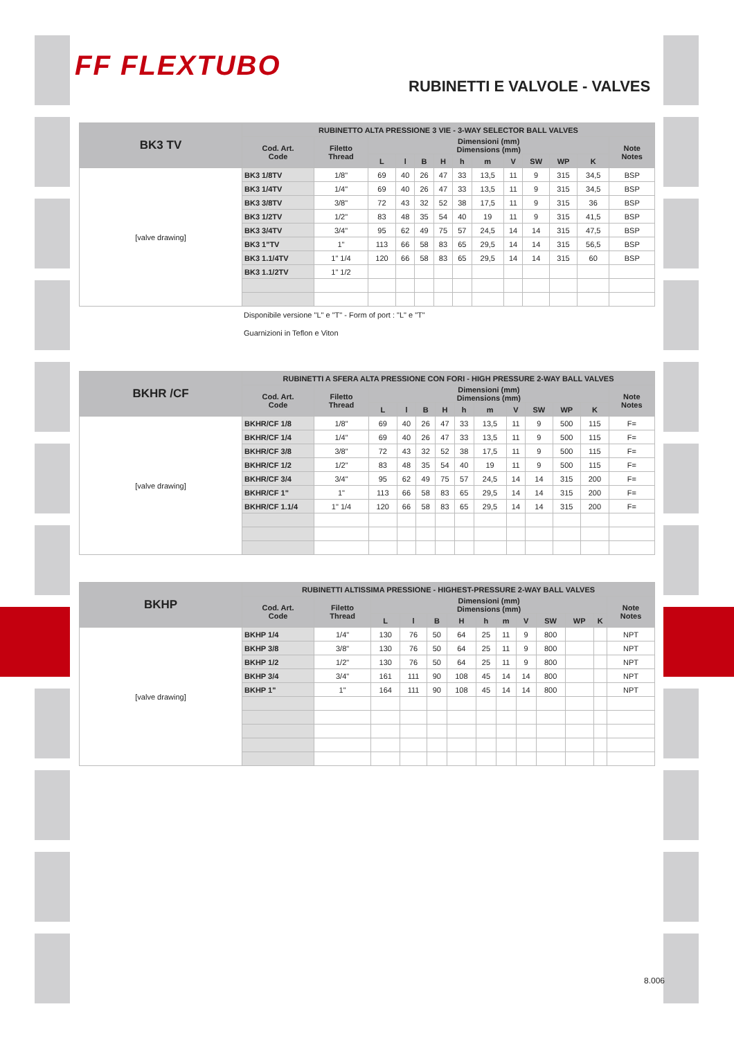FF FLEXTUBO
RUBINETTI E VALVOLE - VALVES
| BK3 TV | RUBINETTO ALTA PRESSIONE 3 VIE - 3-WAY SELECTOR BALL VALVES | | | | | | | | | | | | |
| --- | --- | --- | --- | --- | --- | --- | --- | --- | --- | --- | --- | --- | --- |
| | Cod. Art. Code | Filetto Thread | Dimensioni (mm) Dimensions (mm) | | | | | | | | | | Note Notes |
| | | | L | l | B | H | h | m | V | SW | WP | K | |
| [valve drawing] | BK3 1/8TV | 1/8" | 69 | 40 | 26 | 47 | 33 | 13,5 | 11 | 9 | 315 | 34,5 | BSP |
| | BK3 1/4TV | 1/4" | 69 | 40 | 26 | 47 | 33 | 13,5 | 11 | 9 | 315 | 34,5 | BSP |
| | BK3 3/8TV | 3/8" | 72 | 43 | 32 | 52 | 38 | 17,5 | 11 | 9 | 315 | 36 | BSP |
| | BK3 1/2TV | 1/2" | 83 | 48 | 35 | 54 | 40 | 19 | 11 | 9 | 315 | 41,5 | BSP |
| | BK3 3/4TV | 3/4" | 95 | 62 | 49 | 75 | 57 | 24,5 | 14 | 14 | 315 | 47,5 | BSP |
| | BK3 1"TV | 1" | 113 | 66 | 58 | 83 | 65 | 29,5 | 14 | 14 | 315 | 56,5 | BSP |
| | BK3 1.1/4TV | 1" 1/4 | 120 | 66 | 58 | 83 | 65 | 29,5 | 14 | 14 | 315 | 60 | BSP |
| | BK3 1.1/2TV | 1" 1/2 | | | | | | | | | | | |
Disponibile versione "L" e "T" - Form of port : "L" e "T"
Guarnizioni in Teflon e Viton
| BKHR /CF | RUBINETTI A SFERA ALTA PRESSIONE CON FORI - HIGH PRESSURE 2-WAY BALL VALVES | | | | | | | | | | | | |
| --- | --- | --- | --- | --- | --- | --- | --- | --- | --- | --- | --- | --- | --- |
| | Cod. Art. Code | Filetto Thread | Dimensioni (mm) Dimensions (mm) | | | | | | | | | | Note Notes |
| | | | L | l | B | H | h | m | V | SW | WP | K | |
| [valve drawing] | BKHR/CF 1/8 | 1/8" | 69 | 40 | 26 | 47 | 33 | 13,5 | 11 | 9 | 500 | 115 | F= |
| | BKHR/CF 1/4 | 1/4" | 69 | 40 | 26 | 47 | 33 | 13,5 | 11 | 9 | 500 | 115 | F= |
| | BKHR/CF 3/8 | 3/8" | 72 | 43 | 32 | 52 | 38 | 17,5 | 11 | 9 | 500 | 115 | F= |
| | BKHR/CF 1/2 | 1/2" | 83 | 48 | 35 | 54 | 40 | 19 | 11 | 9 | 500 | 115 | F= |
| | BKHR/CF 3/4 | 3/4" | 95 | 62 | 49 | 75 | 57 | 24,5 | 14 | 14 | 315 | 200 | F= |
| | BKHR/CF 1" | 1" | 113 | 66 | 58 | 83 | 65 | 29,5 | 14 | 14 | 315 | 200 | F= |
| | BKHR/CF 1.1/4 | 1" 1/4 | 120 | 66 | 58 | 83 | 65 | 29,5 | 14 | 14 | 315 | 200 | F= |
| BKHP | RUBINETTI ALTISSIMA PRESSIONE - HIGHEST-PRESSURE 2-WAY BALL VALVES | | | | | | | | | | | | |
| --- | --- | --- | --- | --- | --- | --- | --- | --- | --- | --- | --- | --- | --- |
| | Cod. Art. Code | Filetto Thread | Dimensioni (mm) Dimensions (mm) | | | | | | | | | | Note Notes |
| | | | L | l | B | H | h | m | V | SW | WP | K | |
| [valve drawing] | BKHP 1/4 | 1/4" | 130 | 76 | 50 | 64 | 25 | 11 | 9 | 800 | | | NPT |
| | BKHP 3/8 | 3/8" | 130 | 76 | 50 | 64 | 25 | 11 | 9 | 800 | | | NPT |
| | BKHP 1/2 | 1/2" | 130 | 76 | 50 | 64 | 25 | 11 | 9 | 800 | | | NPT |
| | BKHP 3/4 | 3/4" | 161 | 111 | 90 | 108 | 45 | 14 | 14 | 800 | | | NPT |
| | BKHP 1" | 1" | 164 | 111 | 90 | 108 | 45 | 14 | 14 | 800 | | | NPT |
8.006